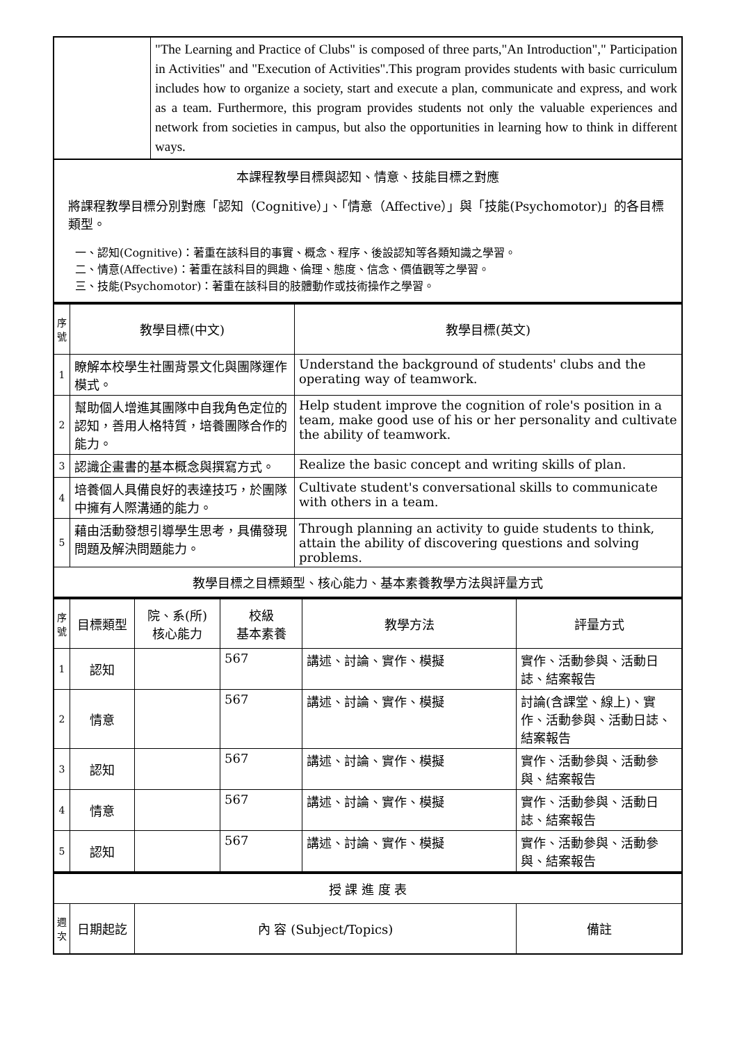| | "The Learning and Practice of Clubs" is composed of three parts,"An Introduction"," Participation in Activities" and "Execution of Activities".This program provides students with basic curriculum includes how to organize a society, start and execute a plan, communicate and express, and work as a team. Furthermore, this program provides students not only the valuable experiences and network from societies in campus, but also the opportunities in learning how to think in different ways. |
| 本課程教學目標與認知、情意、技能目標之對應 將課程教學目標分別對應「認知（Cognitive）」、「情意（Affective）」與「技能(Psychomotor)」的各目標類型。 一、認知(Cognitive)：著重在該科目的事實、概念、程序、後設認知等各類知識之學習。 二、情意(Affective)：著重在該科目的興趣、倫理、態度、信念、價值觀等之學習。 三、技能(Psychomotor)：著重在該科目的肢體動作或技術操作之學習。 | |
| 序號 | 教學目標(中文) | 教學目標(英文) |
| --- | --- | --- |
| 1 | 瞭解本校學生社團背景文化與團隊運作模式。 | Understand the background of students' clubs and the operating way of teamwork. |
| 2 | 幫助個人增進其團隊中自我角色定位的認知，善用人格特質，培養團隊合作的能力。 | Help student improve the cognition of role's position in a team, make good use of his or her personality and cultivate the ability of teamwork. |
| 3 | 認識企畫書的基本概念與撰寫方式。 | Realize the basic concept and writing skills of plan. |
| 4 | 培養個人具備良好的表達技巧，於團隊中擁有人際溝通的能力。 | Cultivate student's conversational skills to communicate with others in a team. |
| 5 | 藉由活動發想引導學生思考，具備發現問題及解決問題能力。 | Through planning an activity to guide students to think, attain the ability of discovering questions and solving problems. |
| 教學目標之目標類型、核心能力、基本素養教學方法與評量方式 | | |
| 序號 | 目標類型 | 院、系(所) 核心能力 | 校級 基本素養 | 教學方法 | 評量方式 |
| --- | --- | --- | --- | --- | --- |
| 1 | 認知 | | 567 | 講述、討論、實作、模擬 | 實作、活動參與、活動日誌、結案報告 |
| 2 | 情意 | | 567 | 講述、討論、實作、模擬 | 討論(含課堂、線上)、實作、活動參與、活動日誌、結案報告 |
| 3 | 認知 | | 567 | 講述、討論、實作、模擬 | 實作、活動參與、活動參與、結案報告 |
| 4 | 情意 | | 567 | 講述、討論、實作、模擬 | 實作、活動參與、活動日誌、結案報告 |
| 5 | 認知 | | 567 | 講述、討論、實作、模擬 | 實作、活動參與、活動參與、結案報告 |
| 授 課 進 度 表 | | | |
| 週次 | 日期起訖 | 內 容 (Subject/Topics) | 備註 |